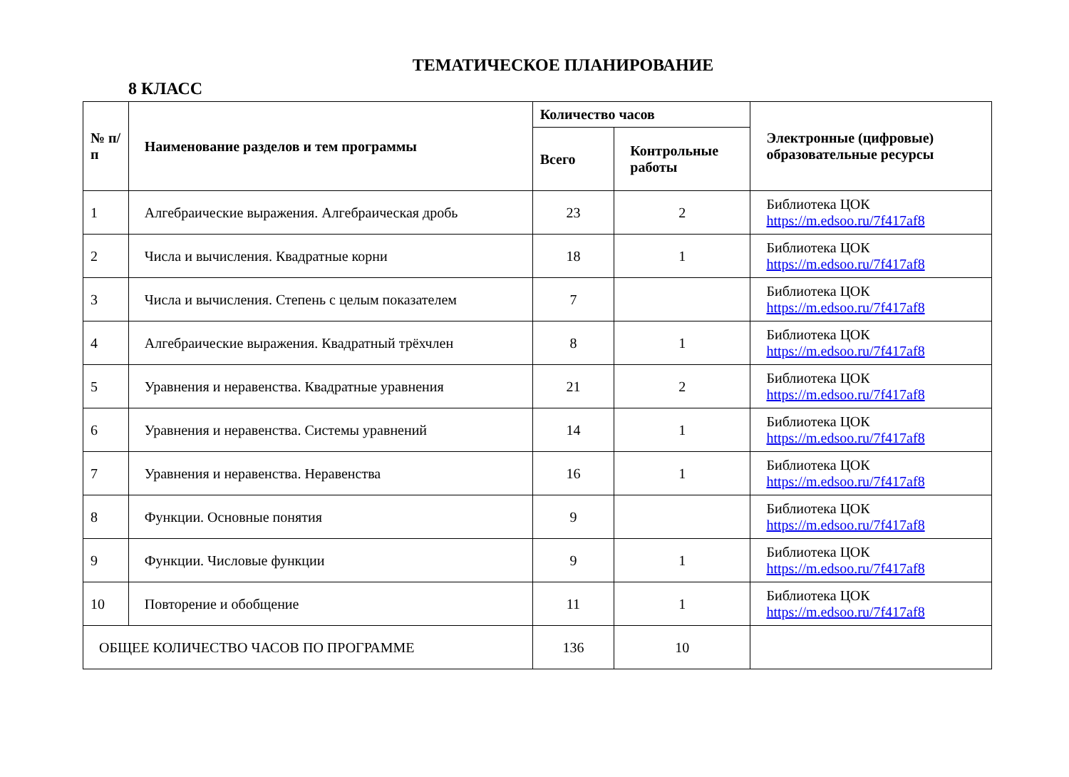ТЕМАТИЧЕСКОЕ ПЛАНИРОВАНИЕ
8 КЛАСС
| № п/п | Наименование разделов и тем программы | Количество часов | | Электронные (цифровые) образовательные ресурсы |
| --- | --- | --- | --- | --- |
| | | Всего | Контрольные работы | |
| 1 | Алгебраические выражения. Алгебраическая дробь | 23 | 2 | Библиотека ЦОК https://m.edsoo.ru/7f417af8 |
| 2 | Числа и вычисления. Квадратные корни | 18 | 1 | Библиотека ЦОК https://m.edsoo.ru/7f417af8 |
| 3 | Числа и вычисления. Степень с целым показателем | 7 | | Библиотека ЦОК https://m.edsoo.ru/7f417af8 |
| 4 | Алгебраические выражения. Квадратный трёхчлен | 8 | 1 | Библиотека ЦОК https://m.edsoo.ru/7f417af8 |
| 5 | Уравнения и неравенства. Квадратные уравнения | 21 | 2 | Библиотека ЦОК https://m.edsoo.ru/7f417af8 |
| 6 | Уравнения и неравенства. Системы уравнений | 14 | 1 | Библиотека ЦОК https://m.edsoo.ru/7f417af8 |
| 7 | Уравнения и неравенства. Неравенства | 16 | 1 | Библиотека ЦОК https://m.edsoo.ru/7f417af8 |
| 8 | Функции. Основные понятия | 9 | | Библиотека ЦОК https://m.edsoo.ru/7f417af8 |
| 9 | Функции. Числовые функции | 9 | 1 | Библиотека ЦОК https://m.edsoo.ru/7f417af8 |
| 10 | Повторение и обобщение | 11 | 1 | Библиотека ЦОК https://m.edsoo.ru/7f417af8 |
| ОБЩЕЕ КОЛИЧЕСТВО ЧАСОВ ПО ПРОГРАММЕ | | 136 | 10 | |